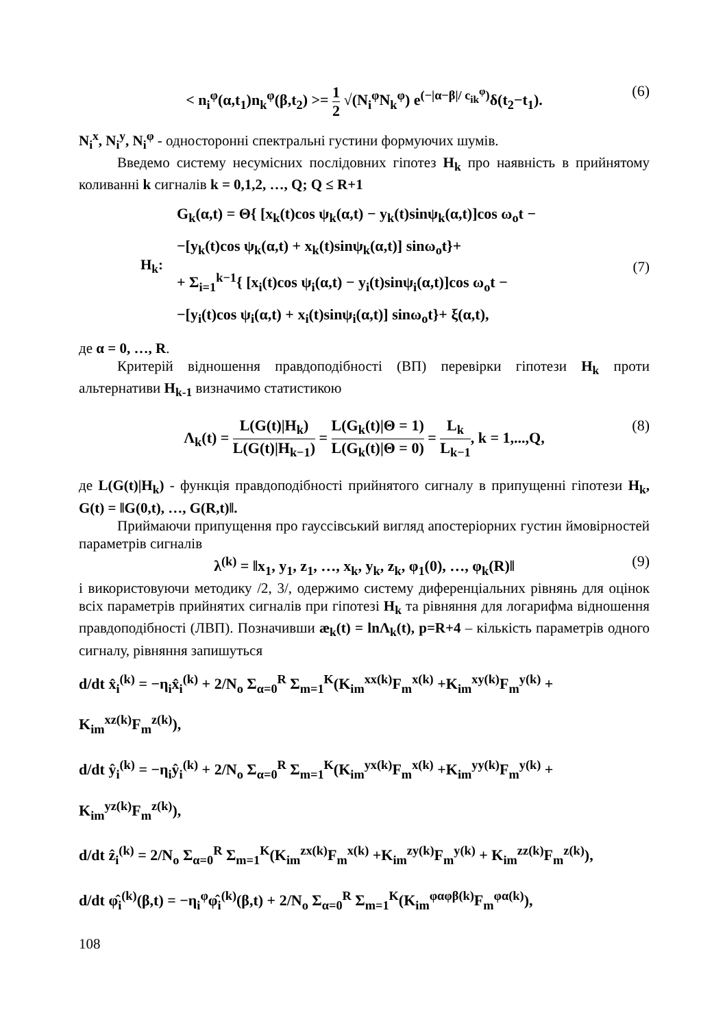< n<sub>i</sub><sup>φ</sup>(α,t<sub>1</sub>)n<sub>k</sub><sup>φ</sup>(β,t<sub>2</sub>) >= 1 2 √(N<sub>i</sub><sup>φ</sup>N<sub>k</sub><sup>φ</sup>) e<sup>(−|α−β|/ c<sub>ik</sub><sup>φ</sup>)</sup>δ(t<sub>2</sub>−t<sub>1</sub>). (6)
N<sub>i</sub><sup>x</sup>, N<sub>i</sub><sup>y</sup>, N<sub>i</sub><sup>φ</sup> - односторонні спектральні густини формуючих шумів.
Введемо систему несумісних послідовних гіпотез H<sub>k</sub> про наявність в прийнятому коливанні k сигналів k = 0,1,2, …, Q; Q ≤ R+1
H<sub>k</sub>:
G<sub>k</sub>(α,t) = Θ{ [x<sub>k</sub>(t)cos ψ<sub>k</sub>(α,t) − y<sub>k</sub>(t)sinψ<sub>k</sub>(α,t)]cos ω<sub>o</sub>t −
−[y<sub>k</sub>(t)cos ψ<sub>k</sub>(α,t) + x<sub>k</sub>(t)sinψ<sub>k</sub>(α,t)] sinω<sub>o</sub>t}+
+ Σ<sub>i=1</sub><sup>k−1</sup>{ [x<sub>i</sub>(t)cos ψ<sub>i</sub>(α,t) − y<sub>i</sub>(t)sinψ<sub>i</sub>(α,t)]cos ω<sub>o</sub>t −
−[y<sub>i</sub>(t)cos ψ<sub>i</sub>(α,t) + x<sub>i</sub>(t)sinψ<sub>i</sub>(α,t)] sinω<sub>o</sub>t}+ ξ(α,t),
(7)
де α = 0, …, R.
Критерій відношення правдоподібності (ВП) перевірки гіпотези H<sub>k</sub> проти альтернативи H<sub>k-1</sub> визначимо статистикою
Λ<sub>k</sub>(t) = L(G(t)|H<sub>k</sub>) L(G(t)|H<sub>k−1</sub>) = L(G<sub>k</sub>(t)|Θ = 1) L(G<sub>k</sub>(t)|Θ = 0) = L<sub>k</sub> L<sub>k−1</sub>, k = 1,...,Q, (8)
де L(G(t)|H<sub>k</sub>) - функція правдоподібності прийнятого сигналу в припущенні гіпотези H<sub>k</sub>, G(t) = ‖G(0,t), …, G(R,t)‖.
Приймаючи припущення про гауссівський вигляд апостеріорних густин ймовірностей параметрів сигналів
λ<sup>(k)</sup> = ‖x<sub>1</sub>, y<sub>1</sub>, z<sub>1</sub>, …, x<sub>k</sub>, y<sub>k</sub>, z<sub>k</sub>, φ<sub>1</sub>(0), …, φ<sub>k</sub>(R)‖ (9)
і використовуючи методику /2, 3/, одержимо систему диференціальних рівнянь для оцінок всіх параметрів прийнятих сигналів при гіпотезі H<sub>k</sub> та рівняння для логарифма відношення правдоподібності (ЛВП). Позначивши æ<sub>k</sub>(t) = lnΛ<sub>k</sub>(t), p=R+4 – кількість параметрів одного сигналу, рівняння запишуться
d/dt x̂<sub>i</sub><sup>(k)</sup> = −η<sub>i</sub>x̂<sub>i</sub><sup>(k)</sup> + 2/N<sub>o</sub> Σ<sub>α=0</sub><sup>R</sup> Σ<sub>m=1</sub><sup>K</sup>(K<sub>im</sub><sup>xx(k)</sup>F<sub>m</sub><sup>x(k)</sup> +K<sub>im</sub><sup>xy(k)</sup>F<sub>m</sub><sup>y(k)</sup> + K<sub>im</sub><sup>xz(k)</sup>F<sub>m</sub><sup>z(k)</sup>),
d/dt ŷ<sub>i</sub><sup>(k)</sup> = −η<sub>i</sub>ŷ<sub>i</sub><sup>(k)</sup> + 2/N<sub>o</sub> Σ<sub>α=0</sub><sup>R</sup> Σ<sub>m=1</sub><sup>K</sup>(K<sub>im</sub><sup>yx(k)</sup>F<sub>m</sub><sup>x(k)</sup> +K<sub>im</sub><sup>yy(k)</sup>F<sub>m</sub><sup>y(k)</sup> + K<sub>im</sub><sup>yz(k)</sup>F<sub>m</sub><sup>z(k)</sup>),
d/dt ẑ<sub>i</sub><sup>(k)</sup> = 2/N<sub>o</sub> Σ<sub>α=0</sub><sup>R</sup> Σ<sub>m=1</sub><sup>K</sup>(K<sub>im</sub><sup>zx(k)</sup>F<sub>m</sub><sup>x(k)</sup> +K<sub>im</sub><sup>zy(k)</sup>F<sub>m</sub><sup>y(k)</sup> + K<sub>im</sub><sup>zz(k)</sup>F<sub>m</sub><sup>z(k)</sup>),
d/dt φ̂<sub>i</sub><sup>(k)</sup>(β,t) = −η<sub>i</sub><sup>φ</sup>φ̂<sub>i</sub><sup>(k)</sup>(β,t) + 2/N<sub>o</sub> Σ<sub>α=0</sub><sup>R</sup> Σ<sub>m=1</sub><sup>K</sup>(K<sub>im</sub><sup>φαφβ(k)</sup>F<sub>m</sub><sup>φα(k)</sup>),
108